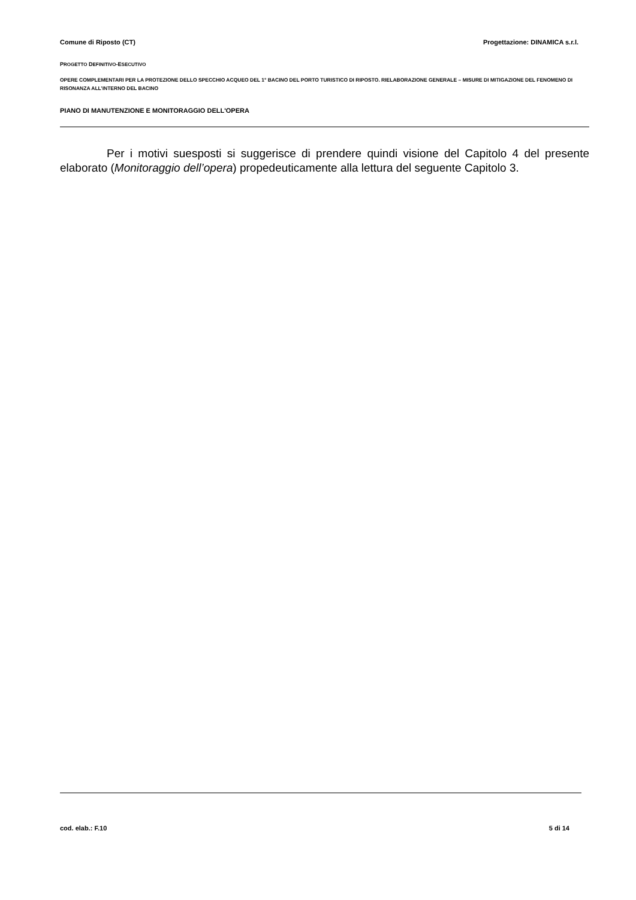Comune di Riposto (CT) Progettazione: DINAMICA s.r.l.
PROGETTO DEFINITIVO-ESECUTIVO
OPERE COMPLEMENTARI PER LA PROTEZIONE DELLO SPECCHIO ACQUEO DEL 1° BACINO DEL PORTO TURISTICO DI RIPOSTO. RIELABORAZIONE GENERALE – MISURE DI MITIGAZIONE DEL FENOMENO DI RISONANZA ALL’INTERNO DEL BACINO
PIANO DI MANUTENZIONE E MONITORAGGIO DELL'OPERA
Per i motivi suesposti si suggerisce di prendere quindi visione del Capitolo 4 del presente elaborato (Monitoraggio dell’opera) propedeuticamente alla lettura del seguente Capitolo 3.
cod. elab.: F.10 5 di 14